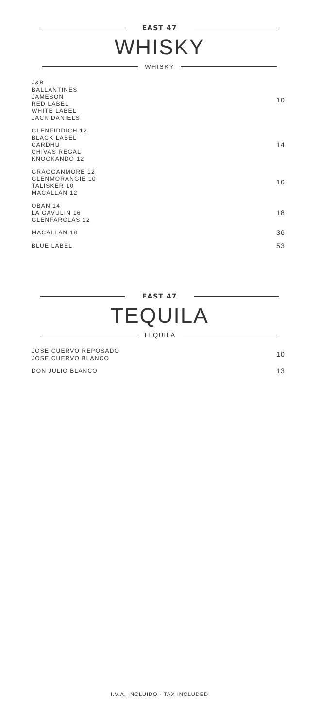EAST 47
WHISKY
WHISKY
J&B
BALLANTINES
JAMESON
RED LABEL
WHITE LABEL
JACK DANIELS
10
GLENFIDDICH 12
BLACK LABEL
CARDHU
CHIVAS REGAL
KNOCKANDO 12
14
GRAGGANMORE 12
GLENMORANGIE 10
TALISKER 10
MACALLAN 12
16
OBAN 14
LA GAVULIN 16
GLENFARCLAS 12
18
MACALLAN 18
36
BLUE LABEL
53
EAST 47
TEQUILA
TEQUILA
JOSE CUERVO REPOSADO
JOSE CUERVO BLANCO
10
DON JULIO BLANCO
13
I.V.A. INCLUIDO · TAX INCLUDED